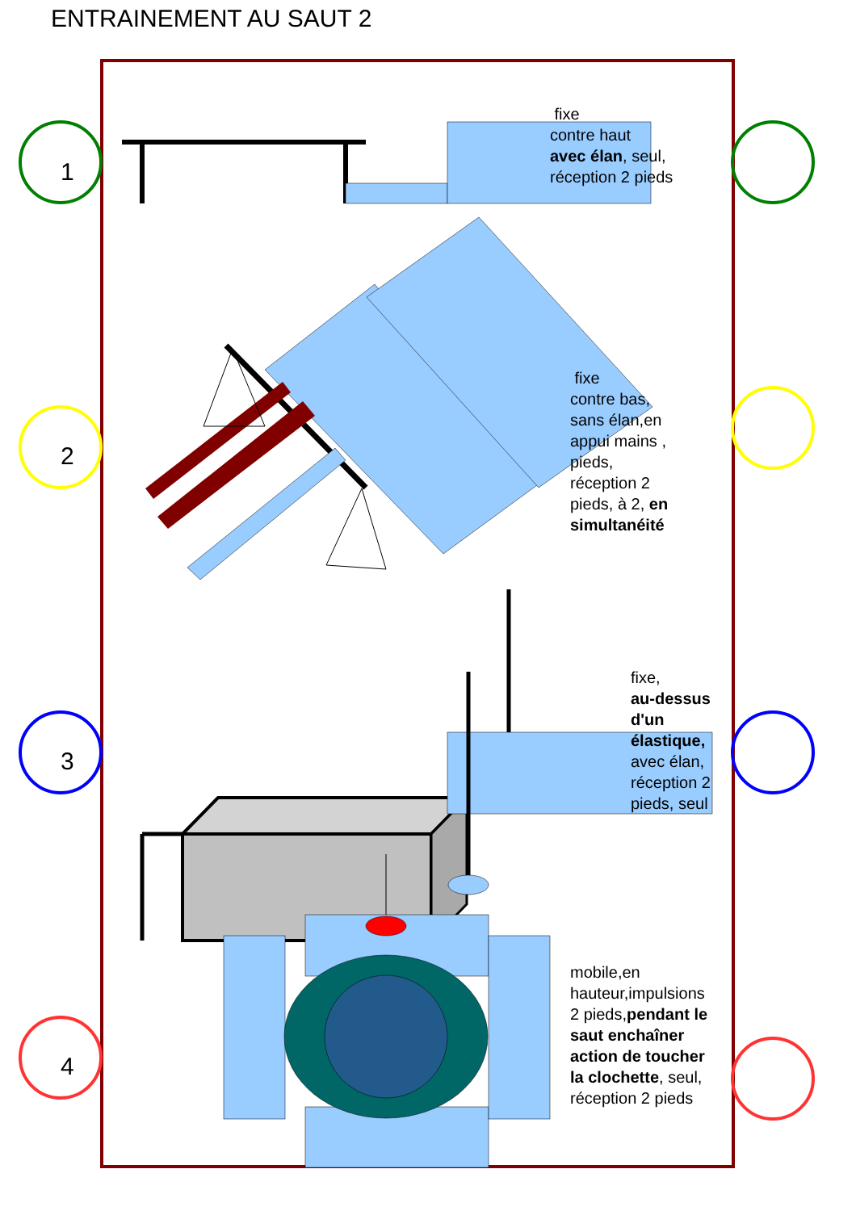ENTRAINEMENT AU SAUT 2
1
2
3
4
fixe
contre haut
avec élan, seul,
réception 2 pieds
fixe
contre bas,
sans élan,en
appui mains ,
pieds,
réception 2
pieds, à 2, en
simultanéité
fixe,
au-dessus
d'un
élastique,
avec élan,
réception 2
pieds, seul
mobile,en
hauteur,impulsions
2 pieds,pendant le
saut enchaîner
action de toucher
la clochette, seul,
réception 2 pieds